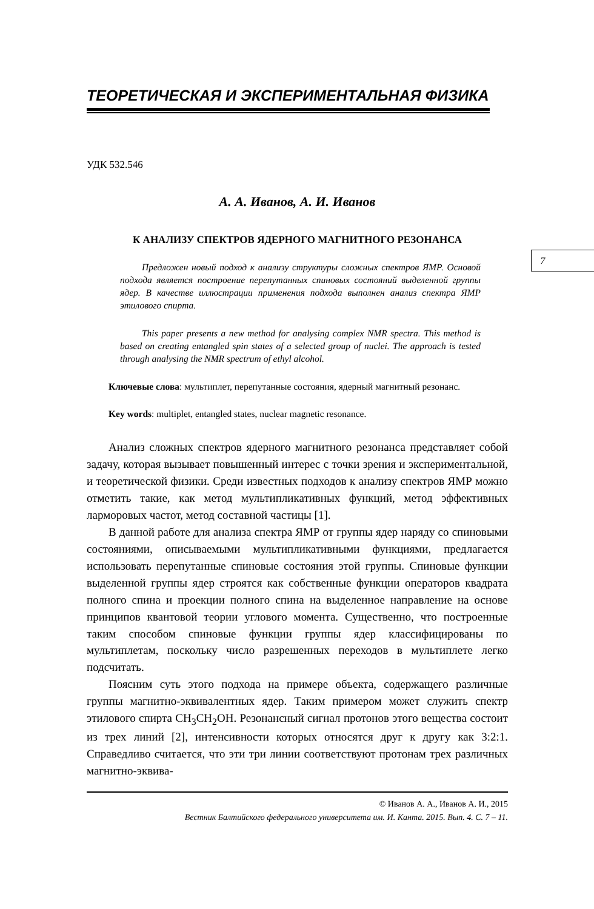ТЕОРЕТИЧЕСКАЯ И ЭКСПЕРИМЕНТАЛЬНАЯ ФИЗИКА
УДК 532.546
А. А. Иванов, А. И. Иванов
К АНАЛИЗУ СПЕКТРОВ ЯДЕРНОГО МАГНИТНОГО РЕЗОНАНСА
Предложен новый подход к анализу структуры сложных спектров ЯМР. Основой подхода является построение перепутанных спиновых состояний выделенной группы ядер. В качестве иллюстрации применения подхода выполнен анализ спектра ЯМР этилового спирта.
This paper presents a new method for analysing complex NMR spectra. This method is based on creating entangled spin states of a selected group of nuclei. The approach is tested through analysing the NMR spectrum of ethyl alcohol.
Ключевые слова: мультиплет, перепутанные состояния, ядерный магнитный резонанс.
Key words: multiplet, entangled states, nuclear magnetic resonance.
Анализ сложных спектров ядерного магнитного резонанса представляет собой задачу, которая вызывает повышенный интерес с точки зрения и экспериментальной, и теоретической физики. Среди известных подходов к анализу спектров ЯМР можно отметить такие, как метод мультипликативных функций, метод эффективных ларморовых частот, метод составной частицы [1].
В данной работе для анализа спектра ЯМР от группы ядер наряду со спиновыми состояниями, описываемыми мультипликативными функциями, предлагается использовать перепутанные спиновые состояния этой группы. Спиновые функции выделенной группы ядер строятся как собственные функции операторов квадрата полного спина и проекции полного спина на выделенное направление на основе принципов квантовой теории углового момента. Существенно, что построенные таким способом спиновые функции группы ядер классифицированы по мультиплетам, поскольку число разрешенных переходов в мультиплете легко подсчитать.
Поясним суть этого подхода на примере объекта, содержащего различные группы магнитно-эквивалентных ядер. Таким примером может служить спектр этилового спирта CH<sub>3</sub>CH<sub>2</sub>OH. Резонансный сигнал протонов этого вещества состоит из трех линий [2], интенсивности которых относятся друг к другу как 3:2:1. Справедливо считается, что эти три линии соответствуют протонам трех различных магнитно-эквива-
© Иванов А. А., Иванов А. И., 2015
Вестник Балтийского федерального университета им. И. Канта. 2015. Вып. 4. С. 7 – 11.
7